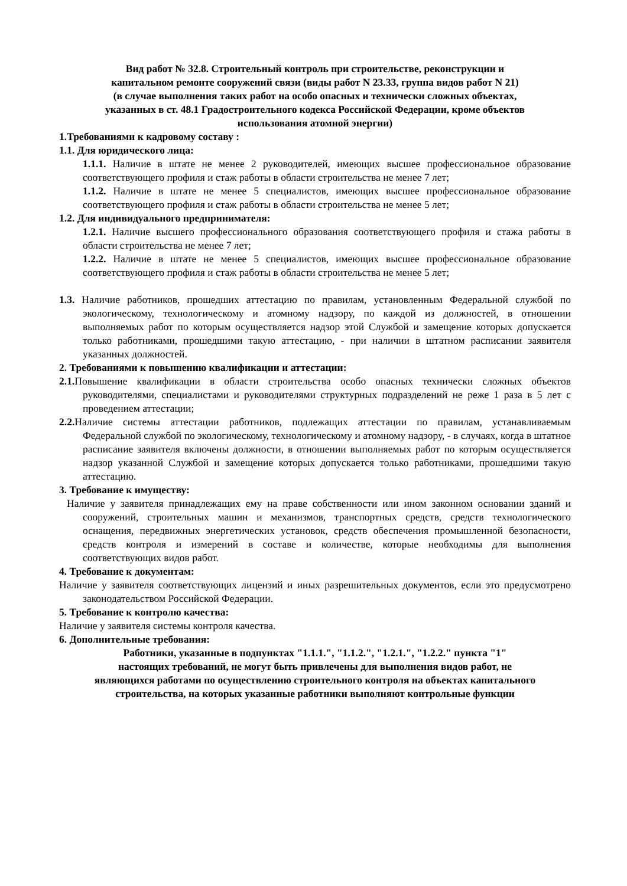Вид работ № 32.8. Строительный контроль при строительстве, реконструкции и
капитальном ремонте сооружений связи (виды работ N 23.33, группа видов работ N 21)
(в случае выполнения таких работ на особо опасных и технически сложных объектах,
указанных в ст. 48.1 Градостроительного кодекса Российской Федерации, кроме объектов
использования атомной энергии)
1.Требованиями к кадровому составу :
1.1. Для юридического лица:
1.1.1. Наличие в штате не менее 2 руководителей, имеющих высшее профессиональное образование соответствующего профиля и стаж работы в области строительства не менее 7 лет;
1.1.2. Наличие в штате не менее 5 специалистов, имеющих высшее профессиональное образование соответствующего профиля и стаж работы в области строительства не менее 5 лет;
1.2. Для индивидуального предпринимателя:
1.2.1. Наличие высшего профессионального образования соответствующего профиля и стажа работы в области строительства не менее 7 лет;
1.2.2. Наличие в штате не менее 5 специалистов, имеющих высшее профессиональное образование соответствующего профиля и стаж работы в области строительства не менее 5 лет;
1.3. Наличие работников, прошедших аттестацию по правилам, установленным Федеральной службой по экологическому, технологическому и атомному надзору, по каждой из должностей, в отношении выполняемых работ по которым осуществляется надзор этой Службой и замещение которых допускается только работниками, прошедшими такую аттестацию, - при наличии в штатном расписании заявителя указанных должностей.
2. Требованиями к повышению квалификации и аттестации:
2.1. Повышение квалификации в области строительства особо опасных технически сложных объектов руководителями, специалистами и руководителями структурных подразделений не реже 1 раза в 5 лет с проведением аттестации;
2.2. Наличие системы аттестации работников, подлежащих аттестации по правилам, устанавливаемым Федеральной службой по экологическому, технологическому и атомному надзору, - в случаях, когда в штатное расписание заявителя включены должности, в отношении выполняемых работ по которым осуществляется надзор указанной Службой и замещение которых допускается только работниками, прошедшими такую аттестацию.
3. Требование к имуществу:
Наличие у заявителя принадлежащих ему на праве собственности или ином законном основании зданий и сооружений, строительных машин и механизмов, транспортных средств, средств технологического оснащения, передвижных энергетических установок, средств обеспечения промышленной безопасности, средств контроля и измерений в составе и количестве, которые необходимы для выполнения соответствующих видов работ.
4. Требование к документам:
Наличие у заявителя соответствующих лицензий и иных разрешительных документов, если это предусмотрено законодательством Российской Федерации.
5. Требование к контролю качества:
Наличие у заявителя системы контроля качества.
6. Дополнительные требования:
Работники, указанные в подпунктах "1.1.1.", "1.1.2.", "1.2.1.", "1.2.2." пункта "1"
настоящих требований, не могут быть привлечены для выполнения видов работ, не
являющихся работами по осуществлению строительного контроля на объектах капитального
строительства, на которых указанные работники выполняют контрольные функции